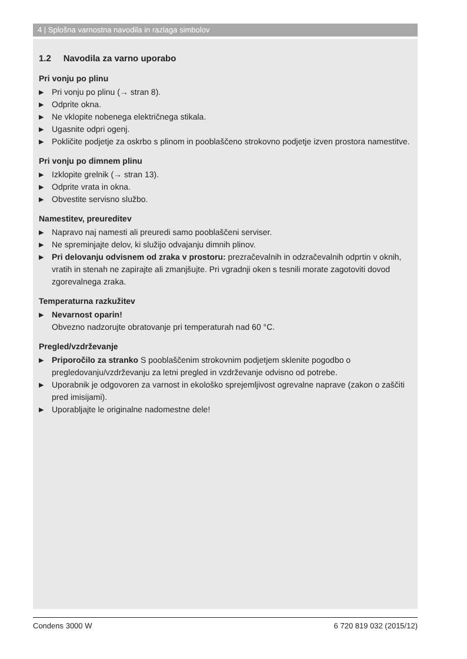4 | Splošna varnostna navodila in razlaga simbolov
1.2 Navodila za varno uporabo
Pri vonju po plinu
▶ Pri vonju po plinu (→ stran 8).
▶ Odprite okna.
▶ Ne vklopite nobenega električnega stikala.
▶ Ugasnite odpri ogenj.
▶ Pokličite podjetje za oskrbo s plinom in pooblaščeno strokovno podjetje izven prostora namestitve.
Pri vonju po dimnem plinu
▶ Izklopite grelnik (→ stran 13).
▶ Odprite vrata in okna.
▶ Obvestite servisno službo.
Namestitev, preureditev
▶ Napravo naj namesti ali preuredi samo pooblaščeni serviser.
▶ Ne spreminjajte delov, ki služijo odvajanju dimnih plinov.
▶ Pri delovanju odvisnem od zraka v prostoru: prezračevalnih in odzračevalnih odprtin v oknih, vratih in stenah ne zapirajte ali zmanjšujte. Pri vgradnji oken s tesnili morate zagotoviti dovod zgorevalnega zraka.
Temperaturna razkužitev
▶ Nevarnost oparin!
Obvezno nadzorujte obratovanje pri temperaturah nad 60 °C.
Pregled/vzdrževanje
▶ Priporočilo za stranko S pooblaščenim strokovnim podjetjem sklenite pogodbo o pregledovanju/vzdrževanju za letni pregled in vzdrževanje odvisno od potrebe.
▶ Uporabnik je odgovoren za varnost in ekološko sprejemljivost ogrevalne naprave (zakon o zaščiti pred imisijami).
▶ Uporabljajte le originalne nadomestne dele!
Condens 3000 W 6 720 819 032 (2015/12)